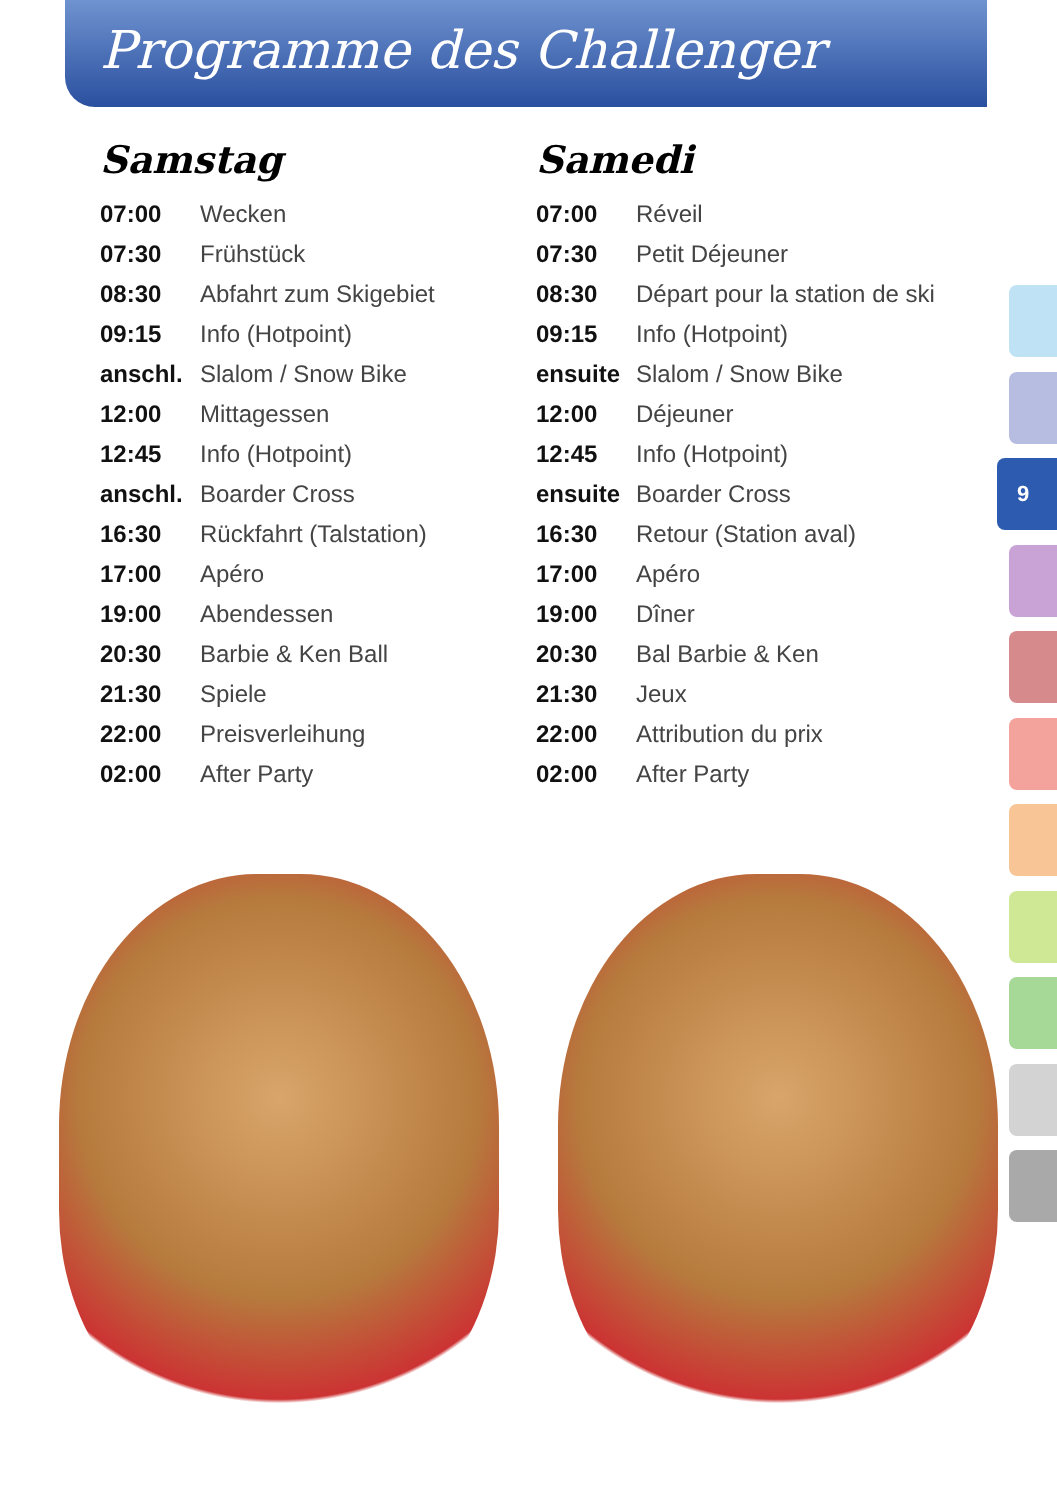Programme des Challenger
Samstag
| 07:00 | Wecken |
| 07:30 | Frühstück |
| 08:30 | Abfahrt zum Skigebiet |
| 09:15 | Info (Hotpoint) |
| anschl. | Slalom / Snow Bike |
| 12:00 | Mittagessen |
| 12:45 | Info (Hotpoint) |
| anschl. | Boarder Cross |
| 16:30 | Rückfahrt (Talstation) |
| 17:00 | Apéro |
| 19:00 | Abendessen |
| 20:30 | Barbie & Ken Ball |
| 21:30 | Spiele |
| 22:00 | Preisverleihung |
| 02:00 | After Party |
Samedi
| 07:00 | Réveil |
| 07:30 | Petit Déjeuner |
| 08:30 | Départ pour la station de ski |
| 09:15 | Info (Hotpoint) |
| ensuite | Slalom / Snow Bike |
| 12:00 | Déjeuner |
| 12:45 | Info (Hotpoint) |
| ensuite | Boarder Cross |
| 16:30 | Retour (Station aval) |
| 17:00 | Apéro |
| 19:00 | Dîner |
| 20:30 | Bal Barbie & Ken |
| 21:30 | Jeux |
| 22:00 | Attribution du prix |
| 02:00 | After Party |
9